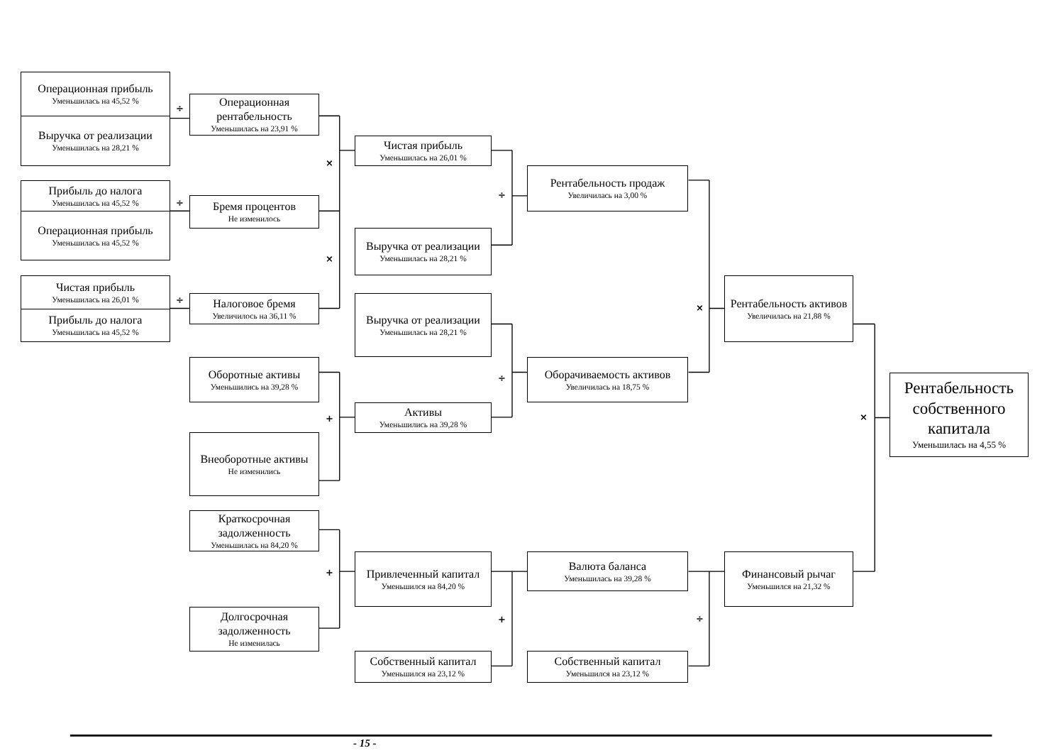Операционная прибыль
Уменьшилась на 45,52 %
Выручка от реализации
Уменьшилась на 28,21 %
÷
Операционная рентабельность
Уменьшилась на 23,91 %
Прибыль до налога
Уменьшилась на 45,52 %
Операционная прибыль
Уменьшилась на 45,52 %
÷
Бремя процентов
Не изменилось
Чистая прибыль
Уменьшилась на 26,01 %
Прибыль до налога
Уменьшилась на 45,52 %
÷
Налоговое бремя
Увеличилось на 36,11 %
×
×
Чистая прибыль
Уменьшилась на 26,01 %
Выручка от реализации
Уменьшилась на 28,21 %
÷
Рентабельность продаж
Увеличилась на 3,00 %
Выручка от реализации
Уменьшилась на 28,21 %
Оборотные активы
Уменьшились на 39,28 %
+
Активы
Уменьшились на 39,28 %
Внеоборотные активы
Не изменились
÷
Оборачиваемость активов
Увеличилась на 18,75 %
×
Рентабельность активов
Увеличилась на 21,88 %
Краткосрочная задолженность
Уменьшилась на 84,20 %
+
Привлеченный капитал
Уменьшился на 84,20 %
Долгосрочная задолженность
Не изменилась
+
Собственный капитал
Уменьшился на 23,12 %
Валюта баланса
Уменьшилась на 39,28 %
Собственный капитал
Уменьшился на 23,12 %
÷
Финансовый рычаг
Уменьшился на 21,32 %
×
Рентабельность собственного капитала
Уменьшилась на 4,55 %
- 15 -